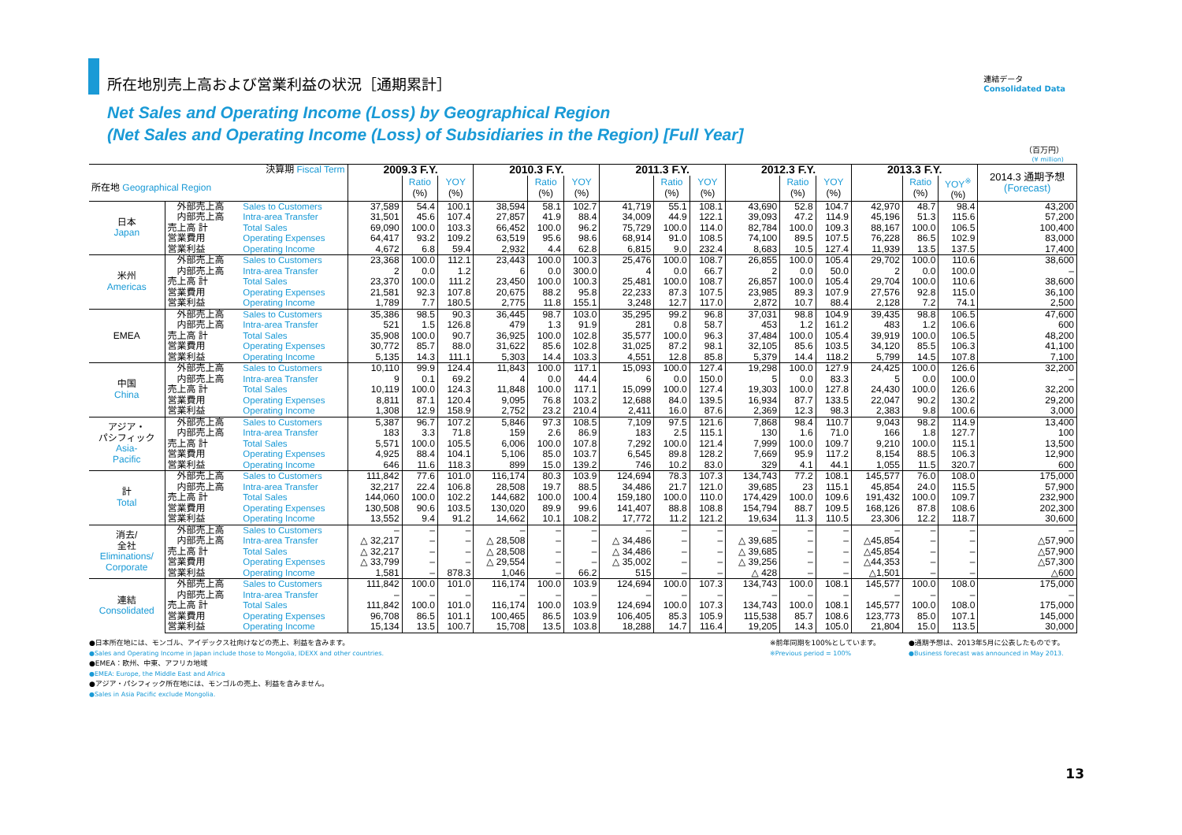所在地別売上高および営業利益の状況［通期累計］
連結データ
Consolidated Data
Net Sales and Operating Income (Loss) by Geographical Region
(Net Sales and Operating Income (Loss) of Subsidiaries in the Region) [Full Year]
（百万円）
(¥ million)
| 決算期 Fiscal Term | | | 2009.3 F.Y. | | | 2010.3 F.Y. | | | 2011.3 F.Y. | | | 2012.3 F.Y. | | | 2013.3 F.Y. | | | 2014.3 通期予想 (Forecast) |
| --- | --- | --- | --- | --- | --- | --- | --- | --- | --- | --- | --- | --- | --- | --- | --- | --- | --- | --- |
| 所在地 Geographical Region | | | | Ratio (%) | YOY (%) | | Ratio (%) | YOY (%) | | Ratio (%) | YOY (%) | | Ratio (%) | YOY (%) | | Ratio (%) | YOY<sup>※</sup> (%) | |
| 日本 Japan | 外部売上高 | Sales to Customers | 37,589 | 54.4 | 100.1 | 38,594 | 58.1 | 102.7 | 41,719 | 55.1 | 108.1 | 43,690 | 52.8 | 104.7 | 42,970 | 48.7 | 98.4 | 43,200 |
| | 内部売上高 | Intra-area Transfer | 31,501 | 45.6 | 107.4 | 27,857 | 41.9 | 88.4 | 34,009 | 44.9 | 122.1 | 39,093 | 47.2 | 114.9 | 45,196 | 51.3 | 115.6 | 57,200 |
| | 売上高 計 | Total Sales | 69,090 | 100.0 | 103.3 | 66,452 | 100.0 | 96.2 | 75,729 | 100.0 | 114.0 | 82,784 | 100.0 | 109.3 | 88,167 | 100.0 | 106.5 | 100,400 |
| | 営業費用 | Operating Expenses | 64,417 | 93.2 | 109.2 | 63,519 | 95.6 | 98.6 | 68,914 | 91.0 | 108.5 | 74,100 | 89.5 | 107.5 | 76,228 | 86.5 | 102.9 | 83,000 |
| | 営業利益 | Operating Income | 4,672 | 6.8 | 59.4 | 2,932 | 4.4 | 62.8 | 6,815 | 9.0 | 232.4 | 8,683 | 10.5 | 127.4 | 11,939 | 13.5 | 137.5 | 17,400 |
| 米州 Americas | 外部売上高 | Sales to Customers | 23,368 | 100.0 | 112.1 | 23,443 | 100.0 | 100.3 | 25,476 | 100.0 | 108.7 | 26,855 | 100.0 | 105.4 | 29,702 | 100.0 | 110.6 | 38,600 |
| | 内部売上高 | Intra-area Transfer | 2 | 0.0 | 1.2 | 6 | 0.0 | 300.0 | 4 | 0.0 | 66.7 | 2 | 0.0 | 50.0 | 2 | 0.0 | 100.0 | – |
| | 売上高 計 | Total Sales | 23,370 | 100.0 | 111.2 | 23,450 | 100.0 | 100.3 | 25,481 | 100.0 | 108.7 | 26,857 | 100.0 | 105.4 | 29,704 | 100.0 | 110.6 | 38,600 |
| | 営業費用 | Operating Expenses | 21,581 | 92.3 | 107.8 | 20,675 | 88.2 | 95.8 | 22,233 | 87.3 | 107.5 | 23,985 | 89.3 | 107.9 | 27,576 | 92.8 | 115.0 | 36,100 |
| | 営業利益 | Operating Income | 1,789 | 7.7 | 180.5 | 2,775 | 11.8 | 155.1 | 3,248 | 12.7 | 117.0 | 2,872 | 10.7 | 88.4 | 2,128 | 7.2 | 74.1 | 2,500 |
| EMEA | 外部売上高 | Sales to Customers | 35,386 | 98.5 | 90.3 | 36,445 | 98.7 | 103.0 | 35,295 | 99.2 | 96.8 | 37,031 | 98.8 | 104.9 | 39,435 | 98.8 | 106.5 | 47,600 |
| | 内部売上高 | Intra-area Transfer | 521 | 1.5 | 126.8 | 479 | 1.3 | 91.9 | 281 | 0.8 | 58.7 | 453 | 1.2 | 161.2 | 483 | 1.2 | 106.6 | 600 |
| | 売上高 計 | Total Sales | 35,908 | 100.0 | 90.7 | 36,925 | 100.0 | 102.8 | 35,577 | 100.0 | 96.3 | 37,484 | 100.0 | 105.4 | 39,919 | 100.0 | 106.5 | 48,200 |
| | 営業費用 | Operating Expenses | 30,772 | 85.7 | 88.0 | 31,622 | 85.6 | 102.8 | 31,025 | 87.2 | 98.1 | 32,105 | 85.6 | 103.5 | 34,120 | 85.5 | 106.3 | 41,100 |
| | 営業利益 | Operating Income | 5,135 | 14.3 | 111.1 | 5,303 | 14.4 | 103.3 | 4,551 | 12.8 | 85.8 | 5,379 | 14.4 | 118.2 | 5,799 | 14.5 | 107.8 | 7,100 |
| 中国 China | 外部売上高 | Sales to Customers | 10,110 | 99.9 | 124.4 | 11,843 | 100.0 | 117.1 | 15,093 | 100.0 | 127.4 | 19,298 | 100.0 | 127.9 | 24,425 | 100.0 | 126.6 | 32,200 |
| | 内部売上高 | Intra-area Transfer | 9 | 0.1 | 69.2 | 4 | 0.0 | 44.4 | 6 | 0.0 | 150.0 | 5 | 0.0 | 83.3 | 5 | 0.0 | 100.0 | – |
| | 売上高 計 | Total Sales | 10,119 | 100.0 | 124.3 | 11,848 | 100.0 | 117.1 | 15,099 | 100.0 | 127.4 | 19,303 | 100.0 | 127.8 | 24,430 | 100.0 | 126.6 | 32,200 |
| | 営業費用 | Operating Expenses | 8,811 | 87.1 | 120.4 | 9,095 | 76.8 | 103.2 | 12,688 | 84.0 | 139.5 | 16,934 | 87.7 | 133.5 | 22,047 | 90.2 | 130.2 | 29,200 |
| | 営業利益 | Operating Income | 1,308 | 12.9 | 158.9 | 2,752 | 23.2 | 210.4 | 2,411 | 16.0 | 87.6 | 2,369 | 12.3 | 98.3 | 2,383 | 9.8 | 100.6 | 3,000 |
| アジア・ パシフィック Asia- Pacific | 外部売上高 | Sales to Customers | 5,387 | 96.7 | 107.2 | 5,846 | 97.3 | 108.5 | 7,109 | 97.5 | 121.6 | 7,868 | 98.4 | 110.7 | 9,043 | 98.2 | 114.9 | 13,400 |
| | 内部売上高 | Intra-area Transfer | 183 | 3.3 | 71.8 | 159 | 2.6 | 86.9 | 183 | 2.5 | 115.1 | 130 | 1.6 | 71.0 | 166 | 1.8 | 127.7 | 100 |
| | 売上高 計 | Total Sales | 5,571 | 100.0 | 105.5 | 6,006 | 100.0 | 107.8 | 7,292 | 100.0 | 121.4 | 7,999 | 100.0 | 109.7 | 9,210 | 100.0 | 115.1 | 13,500 |
| | 営業費用 | Operating Expenses | 4,925 | 88.4 | 104.1 | 5,106 | 85.0 | 103.7 | 6,545 | 89.8 | 128.2 | 7,669 | 95.9 | 117.2 | 8,154 | 88.5 | 106.3 | 12,900 |
| | 営業利益 | Operating Income | 646 | 11.6 | 118.3 | 899 | 15.0 | 139.2 | 746 | 10.2 | 83.0 | 329 | 4.1 | 44.1 | 1,055 | 11.5 | 320.7 | 600 |
| 計 Total | 外部売上高 | Sales to Customers | 111,842 | 77.6 | 101.0 | 116,174 | 80.3 | 103.9 | 124,694 | 78.3 | 107.3 | 134,743 | 77.2 | 108.1 | 145,577 | 76.0 | 108.0 | 175,000 |
| | 内部売上高 | Intra-area Transfer | 32,217 | 22.4 | 106.8 | 28,508 | 19.7 | 88.5 | 34,486 | 21.7 | 121.0 | 39,685 | 23 | 115.1 | 45,854 | 24.0 | 115.5 | 57,900 |
| | 売上高 計 | Total Sales | 144,060 | 100.0 | 102.2 | 144,682 | 100.0 | 100.4 | 159,180 | 100.0 | 110.0 | 174,429 | 100.0 | 109.6 | 191,432 | 100.0 | 109.7 | 232,900 |
| | 営業費用 | Operating Expenses | 130,508 | 90.6 | 103.5 | 130,020 | 89.9 | 99.6 | 141,407 | 88.8 | 108.8 | 154,794 | 88.7 | 109.5 | 168,126 | 87.8 | 108.6 | 202,300 |
| | 営業利益 | Operating Income | 13,552 | 9.4 | 91.2 | 14,662 | 10.1 | 108.2 | 17,772 | 11.2 | 121.2 | 19,634 | 11.3 | 110.5 | 23,306 | 12.2 | 118.7 | 30,600 |
| 消去/ 全社 Eliminations/ Corporate | 外部売上高 | Sales to Customers | – | – | – | – | – | – | – | – | – | – | – | – | – | – | – | – |
| | 内部売上高 | Intra-area Transfer | △ 32,217 | – | – | △ 28,508 | – | – | △ 34,486 | – | – | △ 39,685 | – | – | △45,854 | – | – | △57,900 |
| | 売上高 計 | Total Sales | △ 32,217 | – | – | △ 28,508 | – | – | △ 34,486 | – | – | △ 39,685 | – | – | △45,854 | – | – | △57,900 |
| | 営業費用 | Operating Expenses | △ 33,799 | – | – | △ 29,554 | – | – | △ 35,002 | – | – | △ 39,256 | – | – | △44,353 | – | – | △57,300 |
| | 営業利益 | Operating Income | 1,581 | – | 878.3 | 1,046 | – | 66.2 | 515 | – | – | △ 428 | – | – | △1,501 | – | – | △600 |
| 連結 Consolidated | 外部売上高 | Sales to Customers | 111,842 | 100.0 | 101.0 | 116,174 | 100.0 | 103.9 | 124,694 | 100.0 | 107.3 | 134,743 | 100.0 | 108.1 | 145,577 | 100.0 | 108.0 | 175,000 |
| | 内部売上高 | Intra-area Transfer | – | – | – | – | – | – | – | – | – | – | – | – | – | – | – | – |
| | 売上高 計 | Total Sales | 111,842 | 100.0 | 101.0 | 116,174 | 100.0 | 103.9 | 124,694 | 100.0 | 107.3 | 134,743 | 100.0 | 108.1 | 145,577 | 100.0 | 108.0 | 175,000 |
| | 営業費用 | Operating Expenses | 96,708 | 86.5 | 101.1 | 100,465 | 86.5 | 103.9 | 106,405 | 85.3 | 105.9 | 115,538 | 85.7 | 108.6 | 123,773 | 85.0 | 107.1 | 145,000 |
| | 営業利益 | Operating Income | 15,134 | 13.5 | 100.7 | 15,708 | 13.5 | 103.8 | 18,288 | 14.7 | 116.4 | 19,205 | 14.3 | 105.0 | 21,804 | 15.0 | 113.5 | 30,000 |
●日本所在地には、モンゴル、アイデックス社向けなどの売上、利益を含みます。
●Sales and Operating Income in Japan include those to Mongolia, IDEXX and other countries.
●EMEA：欧州、中東、アフリカ地域
●EMEA: Europe, the Middle East and Africa
●アジア・パシフィック所在地には、モンゴルの売上、利益を含みません。
●Sales in Asia Pacific exclude Mongolia.
※前年同期を100%としています。
※Previous period = 100%
●通期予想は、2013年5月に公表したものです。
●Business forecast was announced in May 2013.
13